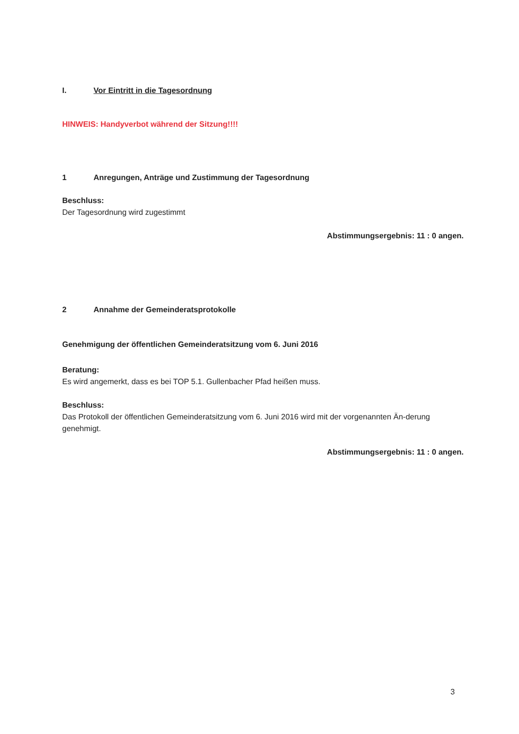I. Vor Eintritt in die Tagesordnung
HINWEIS: Handyverbot während der Sitzung!!!!
1 Anregungen, Anträge und Zustimmung der Tagesordnung
Beschluss:
Der Tagesordnung wird zugestimmt
Abstimmungsergebnis: 11 : 0 angen.
2 Annahme der Gemeinderatsprotokolle
Genehmigung der öffentlichen Gemeinderatsitzung vom 6. Juni 2016
Beratung:
Es wird angemerkt, dass es bei TOP 5.1. Gullenbacher Pfad heißen muss.
Beschluss:
Das Protokoll der öffentlichen Gemeinderatsitzung vom 6. Juni 2016 wird mit der vorgenannten Än-derung genehmigt.
Abstimmungsergebnis: 11 : 0 angen.
3